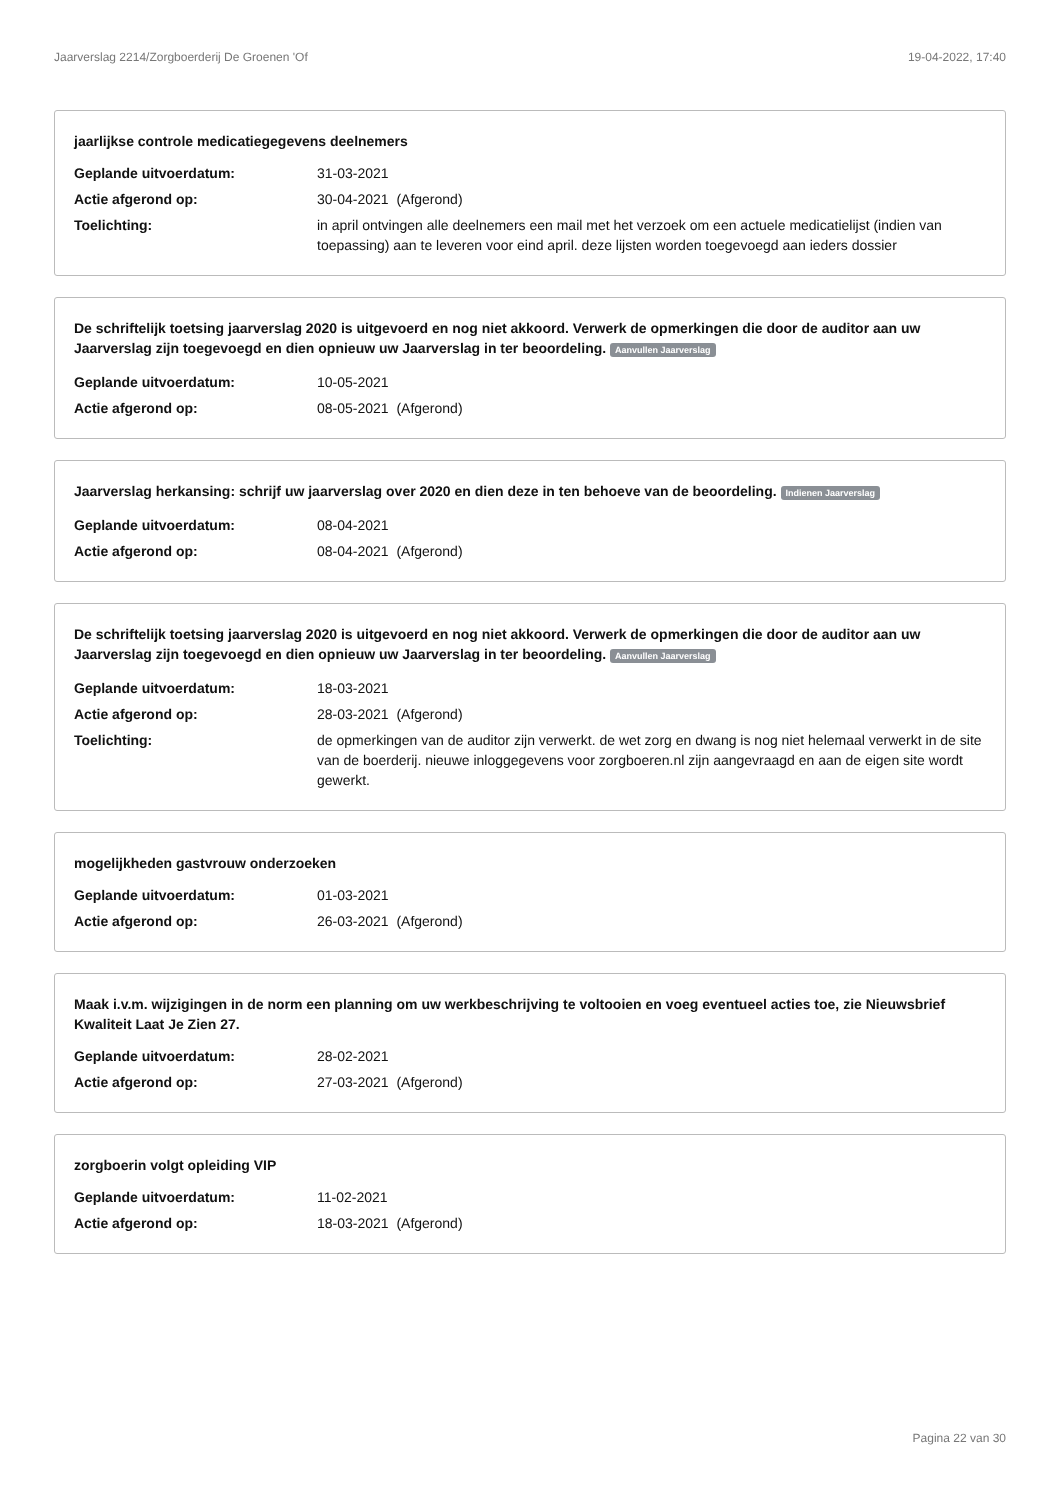Jaarverslag 2214/Zorgboerderij De Groenen 'Of 19-04-2022, 17:40
jaarlijkse controle medicatiegegevens deelnemers
| Geplande uitvoerdatum: | 31-03-2021 |
| Actie afgerond op: | 30-04-2021 (Afgerond) |
| Toelichting: | in april ontvingen alle deelnemers een mail met het verzoek om een actuele medicatielijst (indien van toepassing) aan te leveren voor eind april. deze lijsten worden toegevoegd aan ieders dossier |
De schriftelijk toetsing jaarverslag 2020 is uitgevoerd en nog niet akkoord. Verwerk de opmerkingen die door de auditor aan uw Jaarverslag zijn toegevoegd en dien opnieuw uw Jaarverslag in ter beoordeling. Aanvullen Jaarverslag
| Geplande uitvoerdatum: | 10-05-2021 |
| Actie afgerond op: | 08-05-2021 (Afgerond) |
Jaarverslag herkansing: schrijf uw jaarverslag over 2020 en dien deze in ten behoeve van de beoordeling. Indienen Jaarverslag
| Geplande uitvoerdatum: | 08-04-2021 |
| Actie afgerond op: | 08-04-2021 (Afgerond) |
De schriftelijk toetsing jaarverslag 2020 is uitgevoerd en nog niet akkoord. Verwerk de opmerkingen die door de auditor aan uw Jaarverslag zijn toegevoegd en dien opnieuw uw Jaarverslag in ter beoordeling. Aanvullen Jaarverslag
| Geplande uitvoerdatum: | 18-03-2021 |
| Actie afgerond op: | 28-03-2021 (Afgerond) |
| Toelichting: | de opmerkingen van de auditor zijn verwerkt. de wet zorg en dwang is nog niet helemaal verwerkt in de site van de boerderij. nieuwe inloggegevens voor zorgboeren.nl zijn aangevraagd en aan de eigen site wordt gewerkt. |
mogelijkheden gastvrouw onderzoeken
| Geplande uitvoerdatum: | 01-03-2021 |
| Actie afgerond op: | 26-03-2021 (Afgerond) |
Maak i.v.m. wijzigingen in de norm een planning om uw werkbeschrijving te voltooien en voeg eventueel acties toe, zie Nieuwsbrief Kwaliteit Laat Je Zien 27.
| Geplande uitvoerdatum: | 28-02-2021 |
| Actie afgerond op: | 27-03-2021 (Afgerond) |
zorgboerin volgt opleiding VIP
| Geplande uitvoerdatum: | 11-02-2021 |
| Actie afgerond op: | 18-03-2021 (Afgerond) |
Pagina 22 van 30